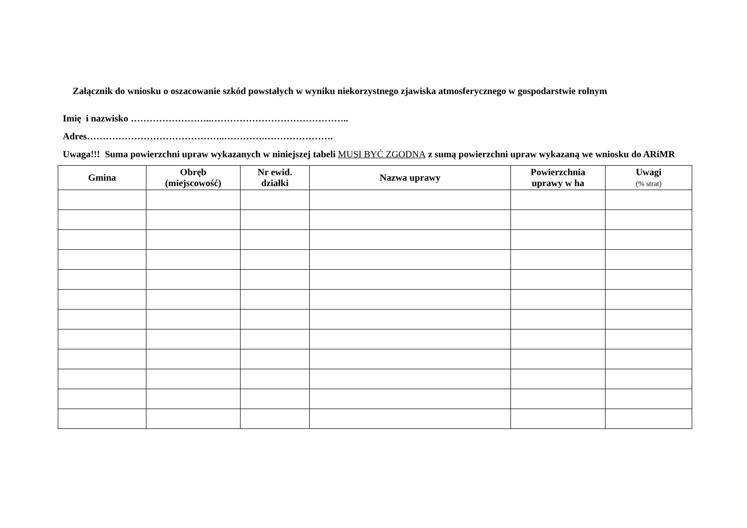Załącznik do wniosku o oszacowanie szkód powstałych w wyniku niekorzystnego zjawiska atmosferycznego w gospodarstwie rolnym
Imię i nazwisko ……………………..……………………………………..
Adres……………………………………..………….………………….
Uwaga!!! Suma powierzchni upraw wykazanych w niniejszej tabeli MUSI BYĆ ZGODNA z sumą powierzchni upraw wykazaną we wniosku do ARiMR
| Gmina | Obręb (miejscowość) | Nr ewid. działki | Nazwa uprawy | Powierzchnia uprawy w ha | Uwagi (% strat) |
| --- | --- | --- | --- | --- | --- |